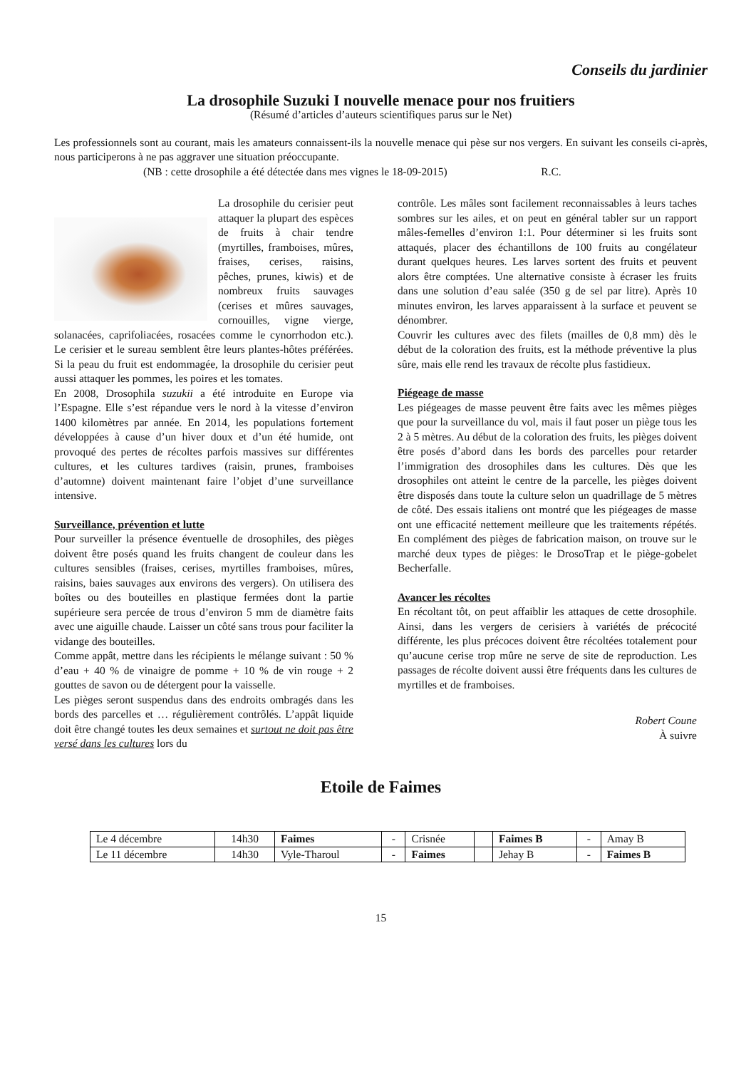Conseils du jardinier
La drosophile Suzuki I nouvelle menace pour nos fruitiers
(Résumé d’articles d’auteurs scientifiques parus sur le Net)
Les professionnels sont au courant, mais les amateurs connaissent-ils la nouvelle menace qui pèse sur nos vergers. En suivant les conseils ci-après, nous participerons à ne pas aggraver une situation préoccupante.
(NB : cette drosophile a été détectée dans mes vignes le 18-09-2015) R.C.
La drosophile du cerisier peut attaquer la plupart des espèces de fruits à chair tendre (myrtilles, framboises, mûres, fraises, cerises, raisins, pêches, prunes, kiwis) et de nombreux fruits sauvages (cerises et mûres sauvages, cornouilles, vigne vierge, solanacées, caprifoliacées, rosacées comme le cynorrhodon etc.). Le cerisier et le sureau semblent être leurs plantes-hôtes préférées. Si la peau du fruit est endommagée, la drosophile du cerisier peut aussi attaquer les pommes, les poires et les tomates.
En 2008, Drosophila suzukii a été introduite en Europe via l’Espagne. Elle s’est répandue vers le nord à la vitesse d’environ 1400 kilomètres par année. En 2014, les populations fortement développées à cause d’un hiver doux et d’un été humide, ont provoqué des pertes de récoltes parfois massives sur différentes cultures, et les cultures tardives (raisin, prunes, framboises d’automne) doivent maintenant faire l’objet d’une surveillance intensive.
Surveillance, prévention et lutte
Pour surveiller la présence éventuelle de drosophiles, des pièges doivent être posés quand les fruits changent de couleur dans les cultures sensibles (fraises, cerises, myrtilles framboises, mûres, raisins, baies sauvages aux environs des vergers). On utilisera des boîtes ou des bouteilles en plastique fermées dont la partie supérieure sera percée de trous d’environ 5 mm de diamètre faits avec une aiguille chaude. Laisser un côté sans trous pour faciliter la vidange des bouteilles.
Comme appât, mettre dans les récipients le mélange suivant : 50 % d’eau + 40 % de vinaigre de pomme + 10 % de vin rouge + 2 gouttes de savon ou de détergent pour la vaisselle.
Les pièges seront suspendus dans des endroits ombragés dans les bords des parcelles et … régulièrement contrôlés. L’appât liquide doit être changé toutes les deux semaines et surtout ne doit pas être versé dans les cultures lors du
contrôle. Les mâles sont facilement reconnaissables à leurs taches sombres sur les ailes, et on peut en général tabler sur un rapport mâles-femelles d’environ 1:1. Pour déterminer si les fruits sont attaqués, placer des échantillons de 100 fruits au congélateur durant quelques heures. Les larves sortent des fruits et peuvent alors être comptées. Une alternative consiste à écraser les fruits dans une solution d’eau salée (350 g de sel par litre). Après 10 minutes environ, les larves apparaissent à la surface et peuvent se dénombrer.
Couvrir les cultures avec des filets (mailles de 0,8 mm) dès le début de la coloration des fruits, est la méthode préventive la plus sûre, mais elle rend les travaux de récolte plus fastidieux.
Piégeage de masse
Les piégeages de masse peuvent être faits avec les mêmes pièges que pour la surveillance du vol, mais il faut poser un piège tous les 2 à 5 mètres. Au début de la coloration des fruits, les pièges doivent être posés d’abord dans les bords des parcelles pour retarder l’immigration des drosophiles dans les cultures. Dès que les drosophiles ont atteint le centre de la parcelle, les pièges doivent être disposés dans toute la culture selon un quadrillage de 5 mètres de côté. Des essais italiens ont montré que les piégeages de masse ont une efficacité nettement meilleure que les traitements répétés. En complément des pièges de fabrication maison, on trouve sur le marché deux types de pièges: le DrosoTrap et le piège-gobelet Becherfalle.
Avancer les récoltes
En récoltant tôt, on peut affaiblir les attaques de cette drosophile. Ainsi, dans les vergers de cerisiers à variétés de précocité différente, les plus précoces doivent être récoltées totalement pour qu’aucune cerise trop mûre ne serve de site de reproduction. Les passages de récolte doivent aussi être fréquents dans les cultures de myrtilles et de framboises.
Robert Coune
À suivre
Etoile de Faimes
| Le 4 décembre | 14h30 | Faimes | - | Crisnée | | Faimes B | - | Amay B |
| Le 11 décembre | 14h30 | Vyle-Tharoul | - | Faimes | | Jehay B | - | Faimes B |
15